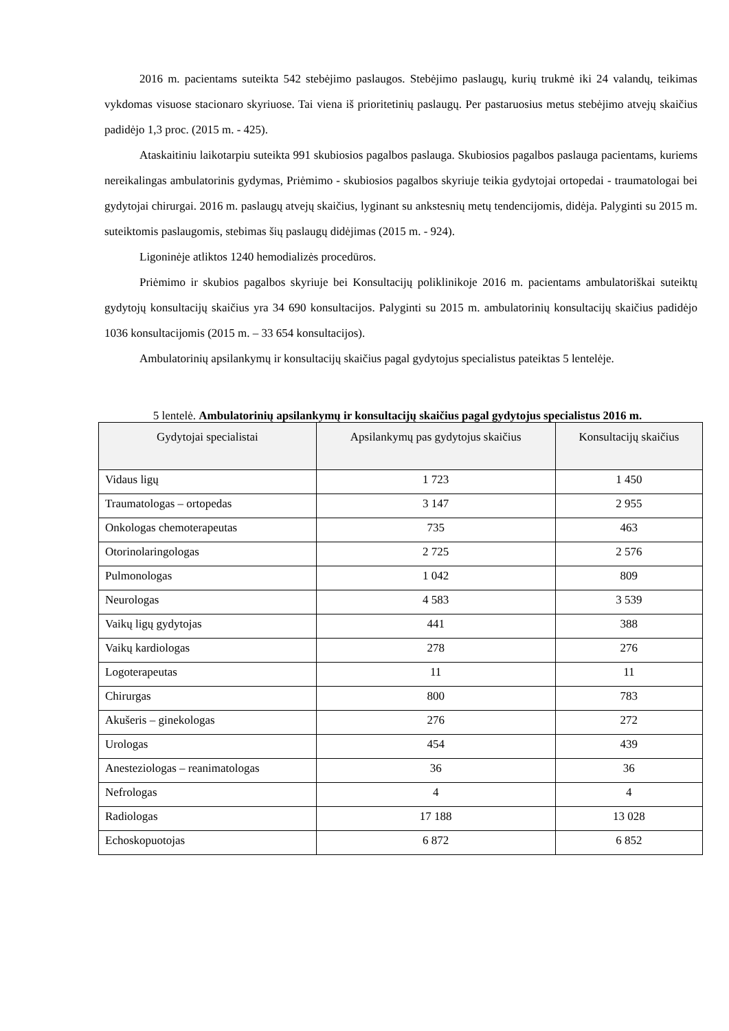2016 m. pacientams suteikta 542 stebėjimo paslaugos. Stebėjimo paslaugų, kurių trukmė iki 24 valandų, teikimas vykdomas visuose stacionaro skyriuose. Tai viena iš prioritetinių paslaugų. Per pastaruosius metus stebėjimo atvejų skaičius padidėjo 1,3 proc. (2015 m. - 425).
Ataskaitiniu laikotarpiu suteikta 991 skubiosios pagalbos paslauga. Skubiosios pagalbos paslauga pacientams, kuriems nereikalingas ambulatorinis gydymas, Priėmimo - skubiosios pagalbos skyriuje teikia gydytojai ortopedai - traumatologai bei gydytojai chirurgai. 2016 m. paslaugų atvejų skaičius, lyginant su ankstesnių metų tendencijomis, didėja. Palyginti su 2015 m. suteiktomis paslaugomis, stebimas šių paslaugų didėjimas (2015 m. - 924).
Ligoninėje atliktos 1240 hemodializės procedūros.
Priėmimo ir skubios pagalbos skyriuje bei Konsultacijų poliklinikoje 2016 m. pacientams ambulatoriškai suteiktų gydytojų konsultacijų skaičius yra 34 690 konsultacijos. Palyginti su 2015 m. ambulatorinių konsultacijų skaičius padidėjo 1036 konsultacijomis (2015 m. – 33 654 konsultacijos).
Ambulatorinių apsilankymų ir konsultacijų skaičius pagal gydytojus specialistus pateiktas 5 lentelėje.
5 lentelė. Ambulatorinių apsilankymų ir konsultacijų skaičius pagal gydytojus specialistus 2016 m.
| Gydytojai specialistai | Apsilankymų pas gydytojus skaičius | Konsultacijų skaičius |
| --- | --- | --- |
| Vidaus ligų | 1 723 | 1 450 |
| Traumatologas – ortopedas | 3 147 | 2 955 |
| Onkologas chemoterapeutas | 735 | 463 |
| Otorinolaringologas | 2 725 | 2 576 |
| Pulmonologas | 1 042 | 809 |
| Neurologas | 4 583 | 3 539 |
| Vaikų ligų gydytojas | 441 | 388 |
| Vaikų kardiologas | 278 | 276 |
| Logoterapeutas | 11 | 11 |
| Chirurgas | 800 | 783 |
| Akušeris – ginekologas | 276 | 272 |
| Urologas | 454 | 439 |
| Anesteziologas – reanimatologas | 36 | 36 |
| Nefrologas | 4 | 4 |
| Radiologas | 17 188 | 13 028 |
| Echoskopuotojas | 6 872 | 6 852 |